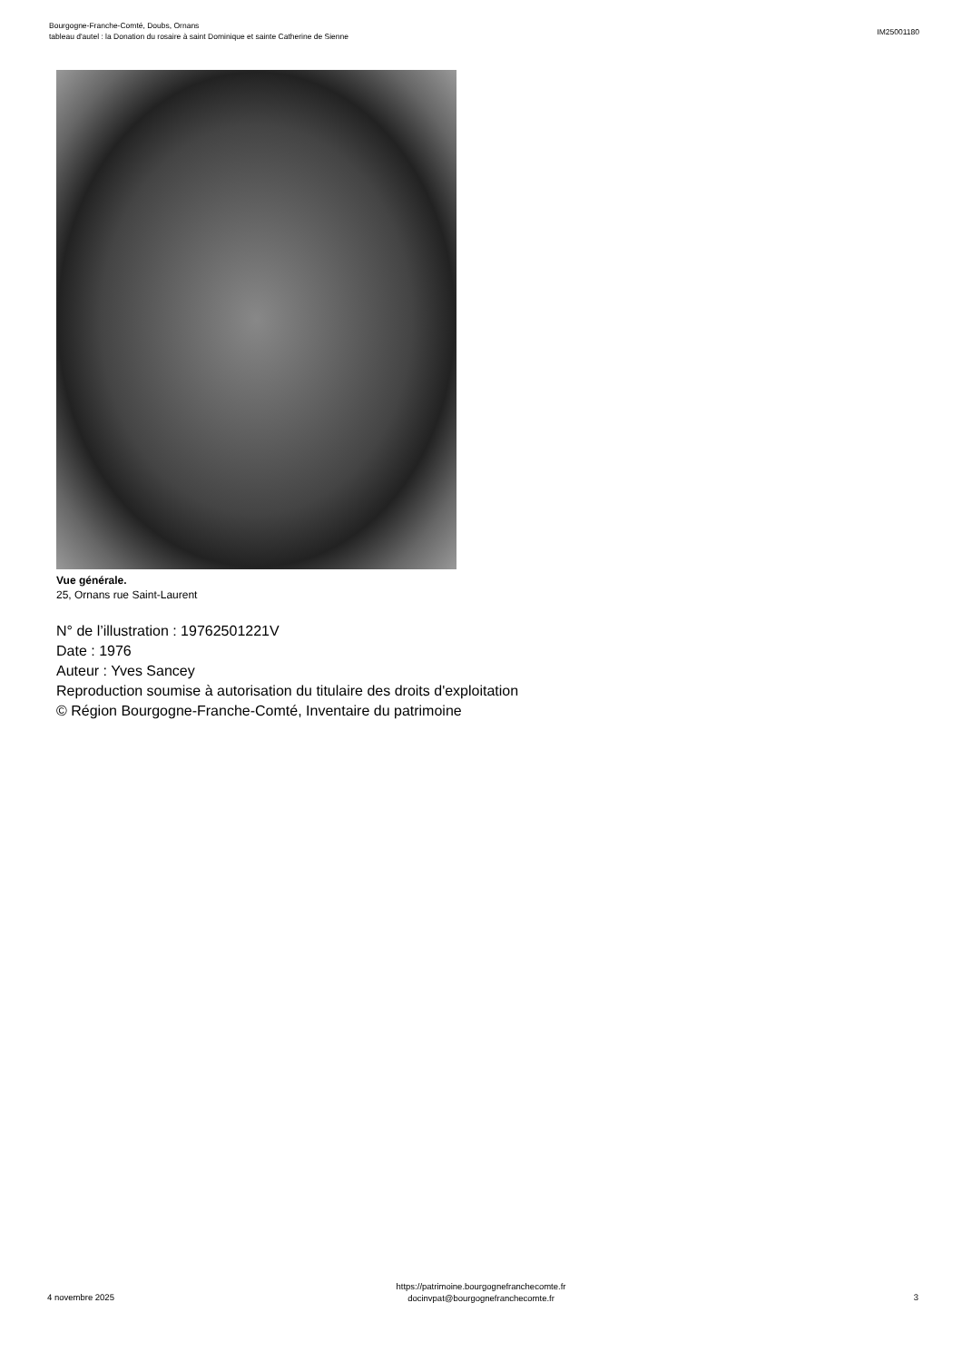Bourgogne-Franche-Comté, Doubs, Ornans
tableau d'autel : la Donation du rosaire à saint Dominique et sainte Catherine de Sienne
IM25001180
Vue générale.
25, Ornans rue Saint-Laurent
N° de l’illustration : 19762501221V
Date : 1976
Auteur : Yves Sancey
Reproduction soumise à autorisation du titulaire des droits d'exploitation
© Région Bourgogne-Franche-Comté, Inventaire du patrimoine
https://patrimoine.bourgognefranchecomte.fr
docinvpat@bourgognefranchecomte.fr
4 novembre 2025 3